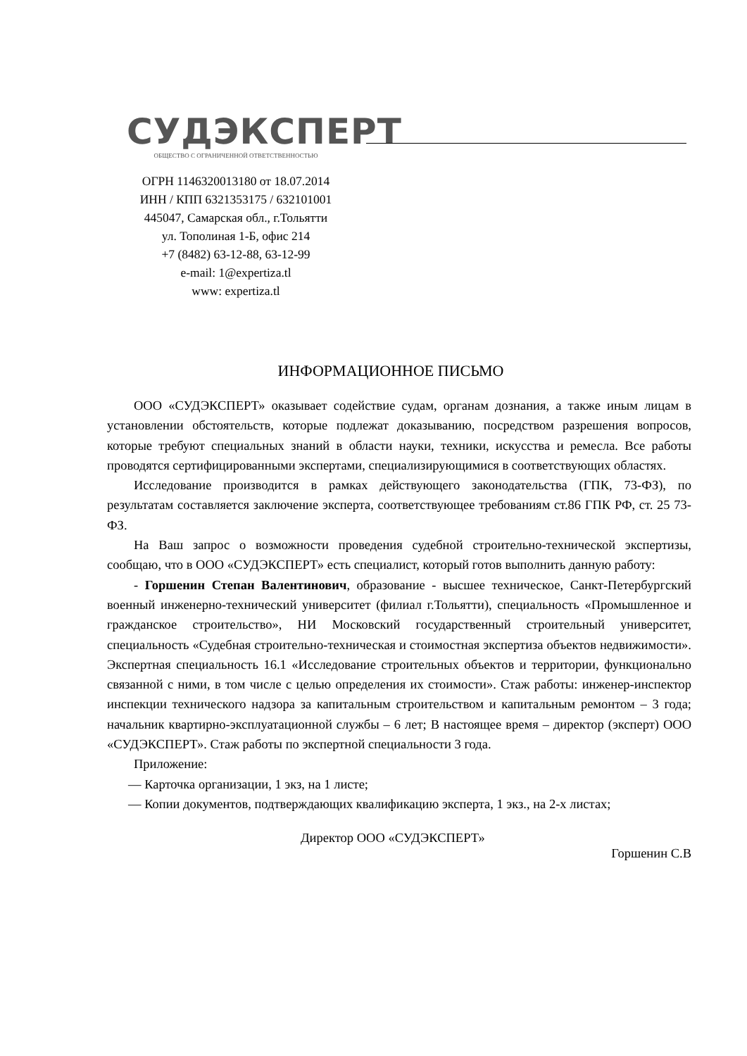СУДЭКСПЕРТ
ОБЩЕСТВО С ОГРАНИЧЕННОЙ ОТВЕТСТВЕННОСТЬЮ
ОГРН 1146320013180 от 18.07.2014
ИНН / КПП 6321353175 / 632101001
445047, Самарская обл., г.Тольятти
ул. Тополиная 1-Б, офис 214
+7 (8482) 63-12-88, 63-12-99
e-mail: 1@expertiza.tl
www: expertiza.tl
ИНФОРМАЦИОННОЕ ПИСЬМО
ООО «СУДЭКСПЕРТ» оказывает содействие судам, органам дознания, а также иным лицам в установлении обстоятельств, которые подлежат доказыванию, посредством разрешения вопросов, которые требуют специальных знаний в области науки, техники, искусства и ремесла. Все работы проводятся сертифицированными экспертами, специализирующимися в соответствующих областях.
Исследование производится в рамках действующего законодательства (ГПК, 73-ФЗ), по результатам составляется заключение эксперта, соответствующее требованиям ст.86 ГПК РФ, ст. 25 73-ФЗ.
На Ваш запрос о возможности проведения судебной строительно-технической экспертизы, сообщаю, что в ООО «СУДЭКСПЕРТ» есть специалист, который готов выполнить данную работу:
- Горшенин Степан Валентинович, образование - высшее техническое, Санкт-Петербургский военный инженерно-технический университет (филиал г.Тольятти), специальность «Промышленное и гражданское строительство», НИ Московский государственный строительный университет, специальность «Судебная строительно-техническая и стоимостная экспертиза объектов недвижимости». Экспертная специальность 16.1 «Исследование строительных объектов и территории, функционально связанной с ними, в том числе с целью определения их стоимости». Стаж работы: инженер-инспектор инспекции технического надзора за капитальным строительством и капитальным ремонтом – 3 года; начальник квартирно-эксплуатационной службы – 6 лет; В настоящее время – директор (эксперт) ООО «СУДЭКСПЕРТ». Стаж работы по экспертной специальности 3 года.
Приложение:
— Карточка организации, 1 экз, на 1 листе;
— Копии документов, подтверждающих квалификацию эксперта, 1 экз., на 2-х листах;
Директор ООО «СУДЭКСПЕРТ» Горшенин С.В